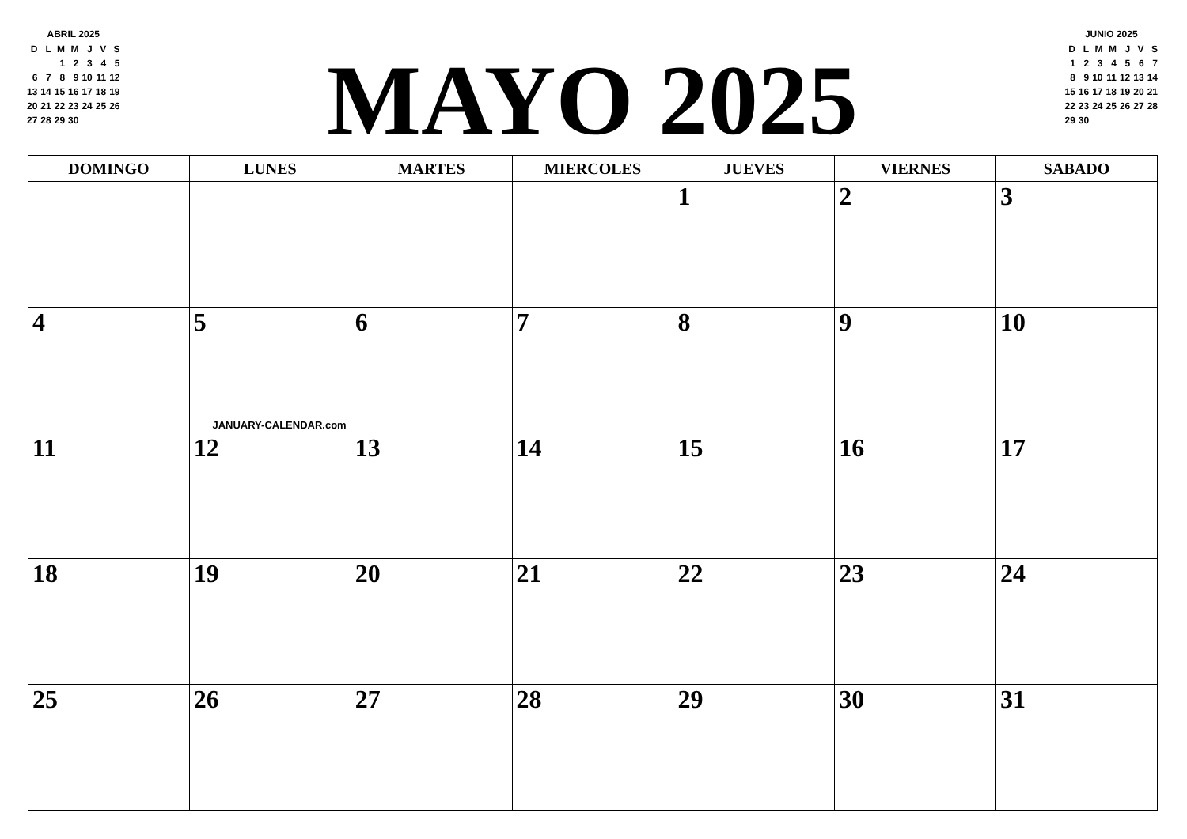ABRIL 2025
| D | L | M | M | J | V | S |
| | | 1 | 2 | 3 | 4 | 5 |
| 6 | 7 | 8 | 9 | 10 | 11 | 12 |
| 13 | 14 | 15 | 16 | 17 | 18 | 19 |
| 20 | 21 | 22 | 23 | 24 | 25 | 26 |
| 27 | 28 | 29 | 30 | | | |
MAYO 2025
JUNIO 2025
| D | L | M | M | J | V | S |
| 1 | 2 | 3 | 4 | 5 | 6 | 7 |
| 8 | 9 | 10 | 11 | 12 | 13 | 14 |
| 15 | 16 | 17 | 18 | 19 | 20 | 21 |
| 22 | 23 | 24 | 25 | 26 | 27 | 28 |
| 29 | 30 | | | | | |
| DOMINGO | LUNES | MARTES | MIERCOLES | JUEVES | VIERNES | SABADO |
| --- | --- | --- | --- | --- | --- | --- |
| | | | | 1 | 2 | 3 |
| 4 | 5 JANUARY-CALENDAR.com | 6 | 7 | 8 | 9 | 10 |
| 11 | 12 | 13 | 14 | 15 | 16 | 17 |
| 18 | 19 | 20 | 21 | 22 | 23 | 24 |
| 25 | 26 | 27 | 28 | 29 | 30 | 31 |